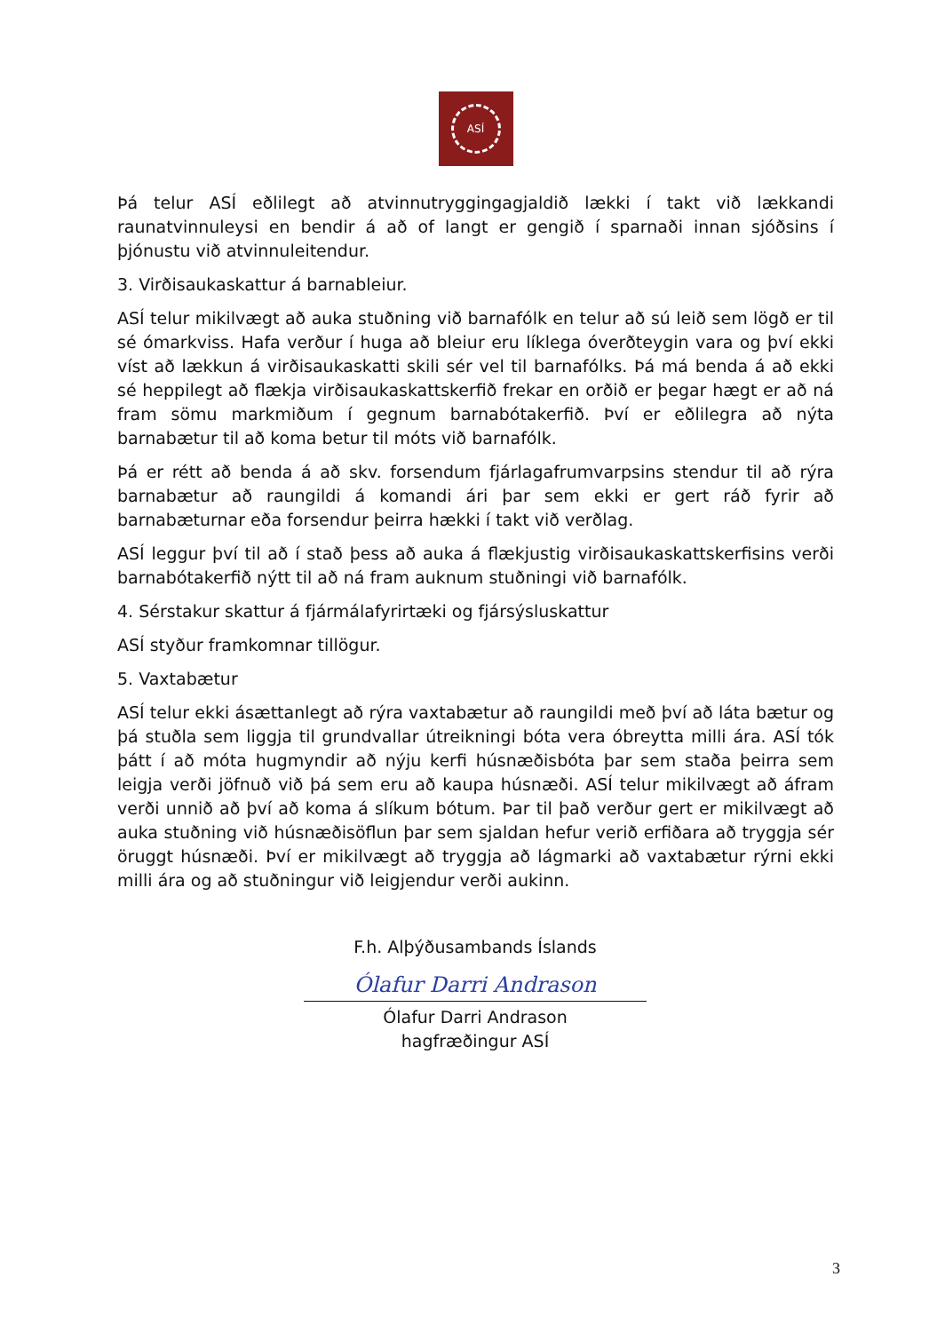ASÍ
Þá telur ASÍ eðlilegt að atvinnutryggingagjaldið lækki í takt við lækkandi raunatvinnuleysi en bendir á að of langt er gengið í sparnaði innan sjóðsins í þjónustu við atvinnuleitendur.
3. Virðisaukaskattur á barnableiur.
ASÍ telur mikilvægt að auka stuðning við barnafólk en telur að sú leið sem lögð er til sé ómarkviss. Hafa verður í huga að bleiur eru líklega óverðteygin vara og því ekki víst að lækkun á virðisaukaskatti skili sér vel til barnafólks. Þá má benda á að ekki sé heppilegt að flækja virðisaukaskattskerfið frekar en orðið er þegar hægt er að ná fram sömu markmiðum í gegnum barnabótakerfið. Því er eðlilegra að nýta barnabætur til að koma betur til móts við barnafólk.
Þá er rétt að benda á að skv. forsendum fjárlagafrumvarpsins stendur til að rýra barnabætur að raungildi á komandi ári þar sem ekki er gert ráð fyrir að barnabæturnar eða forsendur þeirra hækki í takt við verðlag.
ASÍ leggur því til að í stað þess að auka á flækjustig virðisaukaskattskerfisins verði barnabótakerfið nýtt til að ná fram auknum stuðningi við barnafólk.
4. Sérstakur skattur á fjármálafyrirtæki og fjársýsluskattur
ASÍ styður framkomnar tillögur.
5. Vaxtabætur
ASÍ telur ekki ásættanlegt að rýra vaxtabætur að raungildi með því að láta bætur og þá stuðla sem liggja til grundvallar útreikningi bóta vera óbreytta milli ára. ASÍ tók þátt í að móta hugmyndir að nýju kerfi húsnæðisbóta þar sem staða þeirra sem leigja verði jöfnuð við þá sem eru að kaupa húsnæði. ASÍ telur mikilvægt að áfram verði unnið að því að koma á slíkum bótum. Þar til það verður gert er mikilvægt að auka stuðning við húsnæðisöflun þar sem sjaldan hefur verið erfiðara að tryggja sér öruggt húsnæði. Því er mikilvægt að tryggja að lágmarki að vaxtabætur rýrni ekki milli ára og að stuðningur við leigjendur verði aukinn.
F.h. Alþýðusambands Íslands
Ólafur Darri Andrason
Ólafur Darri Andrason
hagfræðingur ASÍ
3